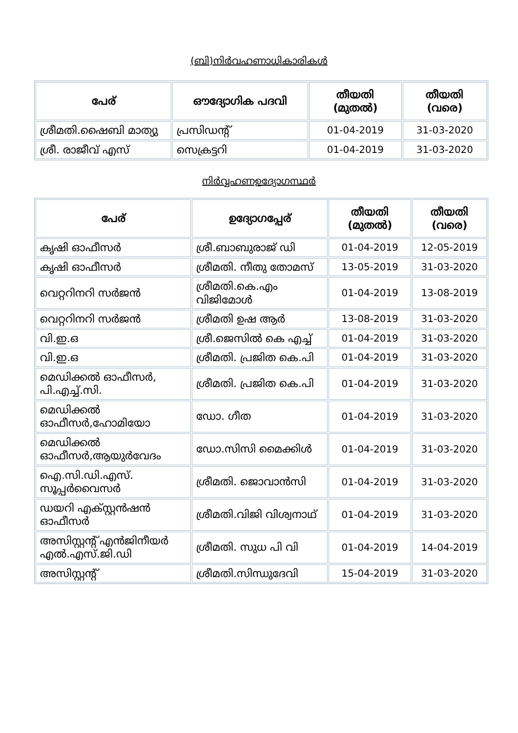(ബി)നിർവഹണാധികാരികൾ
| പേര് | ഔദ്യോഗിക പദവി | തീയതി (മുതൽ) | തീയതി (വരെ) |
| --- | --- | --- | --- |
| ശ്രീമതി.ഷൈബി മാത്യു | പ്രസിഡന്റ് | 01-04-2019 | 31-03-2020 |
| ശ്രീ. രാജീവ് എസ് | സെക്രട്ടറി | 01-04-2019 | 31-03-2020 |
നിർവ്വഹണഉദ്യോഗസ്ഥർ
| പേര് | ഉദ്യോഗപ്പേര് | തീയതി (മുതൽ) | തീയതി (വരെ) |
| --- | --- | --- | --- |
| കൃഷി ഓഫീസർ | ശ്രീ.ബാബുരാജ് ഡി | 01-04-2019 | 12-05-2019 |
| കൃഷി ഓഫീസർ | ശ്രീമതി. നീതു തോമസ് | 13-05-2019 | 31-03-2020 |
| വെറ്ററിനറി സർജൻ | ശ്രീമതി.കെ.എം വിജിമോൾ | 01-04-2019 | 13-08-2019 |
| വെറ്ററിനറി സർജൻ | ശ്രീമതി ഉഷ ആർ | 13-08-2019 | 31-03-2020 |
| വി.ഇ.ഒ | ശ്രീ.ജെസിൽ കെ എച്ച് | 01-04-2019 | 31-03-2020 |
| വി.ഇ.ഒ | ശ്രീമതി. പ്രജിത കെ.പി | 01-04-2019 | 31-03-2020 |
| മെഡിക്കൽ ഓഫീസർ, പി.എച്ച്.സി. | ശ്രീമതി. പ്രജിത കെ.പി | 01-04-2019 | 31-03-2020 |
| മെഡിക്കൽ ഓഫീസർ,ഹോമിയോ | ഡോ. ഗീത | 01-04-2019 | 31-03-2020 |
| മെഡിക്കൽ ഓഫീസർ,ആയുർവേദം | ഡോ.സിസി മൈക്കിൾ | 01-04-2019 | 31-03-2020 |
| ഐ.സി.ഡി.എസ്. സൂപ്പർവൈസർ | ശ്രീമതി. ജൊവാൻസി | 01-04-2019 | 31-03-2020 |
| ഡയറി എക്സ്റ്റൻഷൻ ഓഫീസർ | ശ്രീമതി.വിജി വിശ്വനാഥ് | 01-04-2019 | 31-03-2020 |
| അസിസ്റ്റന്റ് എൻജിനീയർ എൽ.എസ്.ജി.ഡി | ശ്രീമതി. സുധ പി വി | 01-04-2019 | 14-04-2019 |
| അസിസ്റ്റന്റ് | ശ്രീമതി.സിന്ധുദേവി | 15-04-2019 | 31-03-2020 |